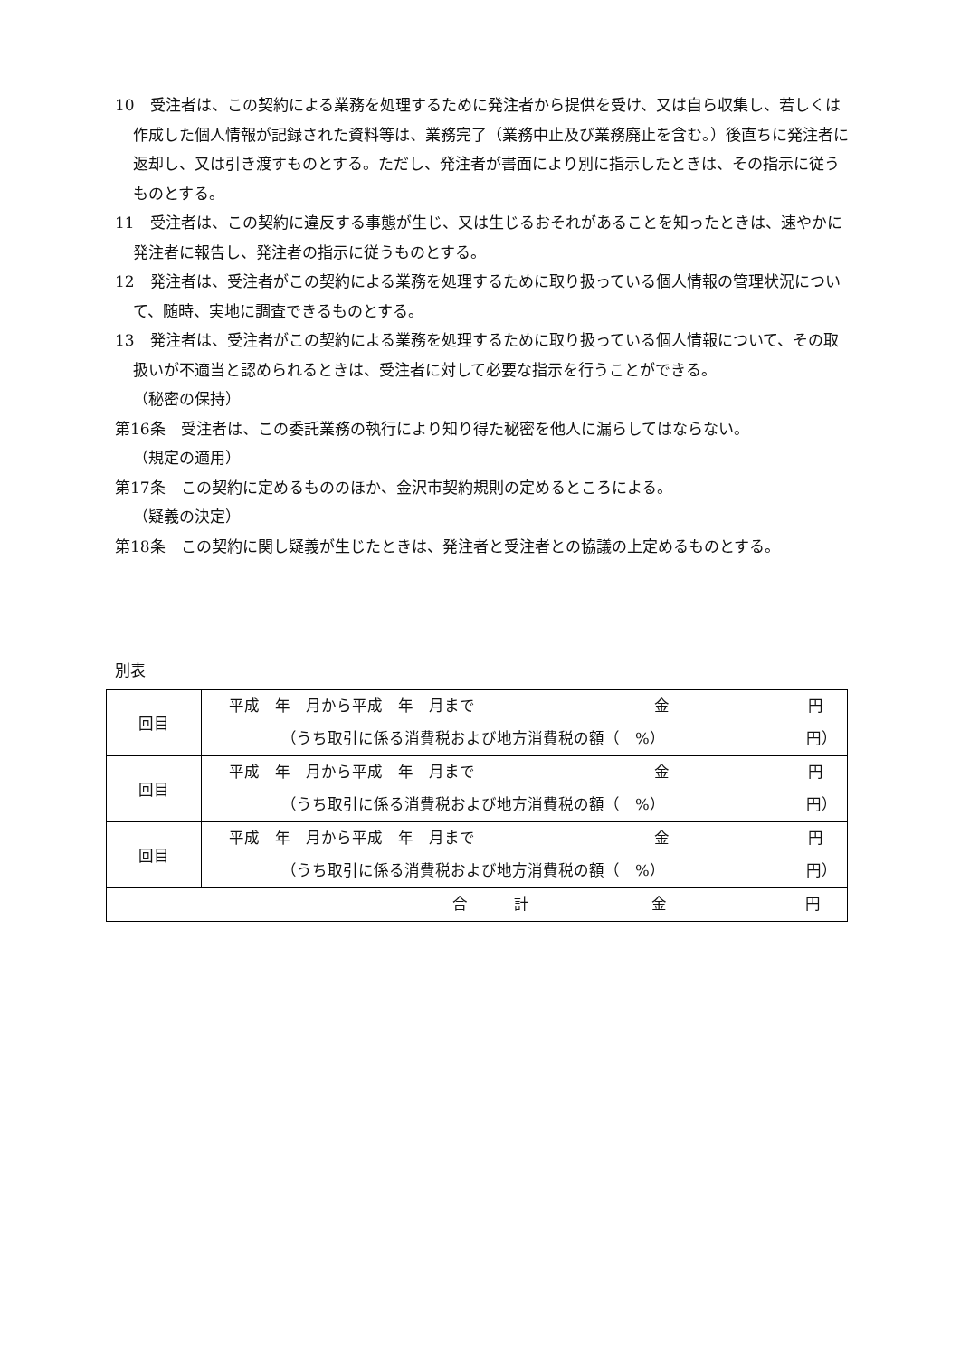10　受注者は、この契約による業務を処理するために発注者から提供を受け、又は自ら収集し、若しくは作成した個人情報が記録された資料等は、業務完了（業務中止及び業務廃止を含む。）後直ちに発注者に返却し、又は引き渡すものとする。ただし、発注者が書面により別に指示したときは、その指示に従うものとする。
11　受注者は、この契約に違反する事態が生じ、又は生じるおそれがあることを知ったときは、速やかに発注者に報告し、発注者の指示に従うものとする。
12　発注者は、受注者がこの契約による業務を処理するために取り扱っている個人情報の管理状況について、随時、実地に調査できるものとする。
13　発注者は、受注者がこの契約による業務を処理するために取り扱っている個人情報について、その取扱いが不適当と認められるときは、受注者に対して必要な指示を行うことができる。
（秘密の保持）
第16条　受注者は、この委託業務の執行により知り得た秘密を他人に漏らしてはならない。
（規定の適用）
第17条　この契約に定めるもののほか、金沢市契約規則の定めるところによる。
（疑義の決定）
第18条　この契約に関し疑義が生じたときは、発注者と受注者との協議の上定めるものとする。
別表
| 回目 | 平成 年 月から平成 年 月まで 金 円 （うち取引に係る消費税および地方消費税の額（ %） 円） |
| 回目 | 平成 年 月から平成 年 月まで 金 円 （うち取引に係る消費税および地方消費税の額（ %） 円） |
| 回目 | 平成 年 月から平成 年 月まで 金 円 （うち取引に係る消費税および地方消費税の額（ %） 円） |
| 合 計 金 円 | |